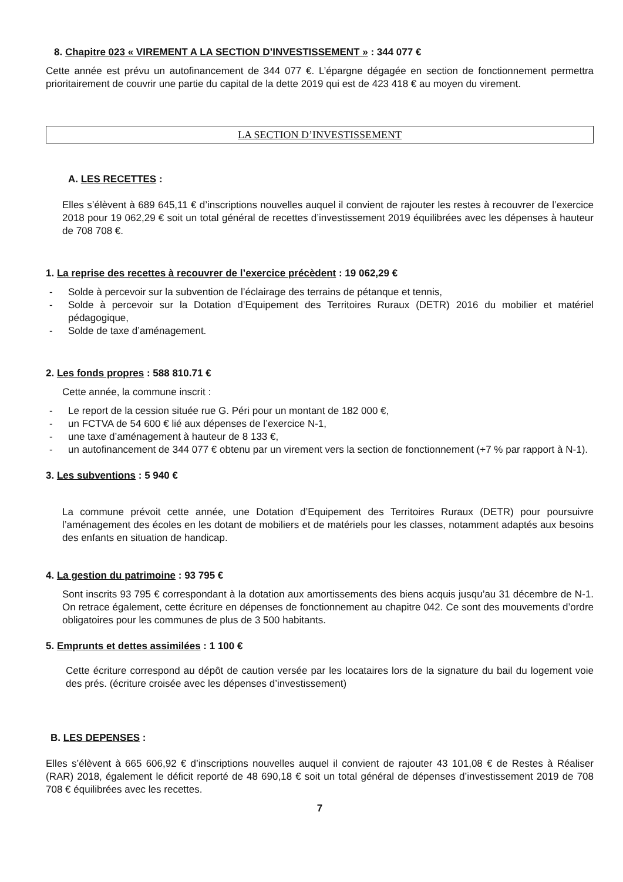8. Chapitre 023 « VIREMENT A LA SECTION D’INVESTISSEMENT » : 344 077 €
Cette année est prévu un autofinancement de 344 077 €. L’épargne dégagée en section de fonctionnement permettra prioritairement de couvrir une partie du capital de la dette 2019 qui est de 423 418 € au moyen du virement.
LA SECTION D’INVESTISSEMENT
A. LES RECETTES :
Elles s’élèvent à 689 645,11 € d’inscriptions nouvelles auquel il convient de rajouter les restes à recouvrer de l’exercice 2018 pour 19 062,29 € soit un total général de recettes d’investissement 2019 équilibrées avec les dépenses à hauteur de 708 708 €.
1. La reprise des recettes à recouvrer de l’exercice précèdent : 19 062,29 €
- Solde à percevoir sur la subvention de l’éclairage des terrains de pétanque et tennis,
- Solde à percevoir sur la Dotation d’Equipement des Territoires Ruraux (DETR) 2016 du mobilier et matériel pédagogique,
- Solde de taxe d’aménagement.
2. Les fonds propres : 588 810.71 €
Cette année, la commune inscrit :
- Le report de la cession située rue G. Péri pour un montant de 182 000 €,
- un FCTVA de 54 600 € lié aux dépenses de l’exercice N-1,
- une taxe d’aménagement à hauteur de 8 133 €,
- un autofinancement de 344 077 € obtenu par un virement vers la section de fonctionnement (+7 % par rapport à N-1).
3. Les subventions : 5 940 €
La commune prévoit cette année, une Dotation d’Equipement des Territoires Ruraux (DETR) pour poursuivre l’aménagement des écoles en les dotant de mobiliers et de matériels pour les classes, notamment adaptés aux besoins des enfants en situation de handicap.
4. La gestion du patrimoine : 93 795 €
Sont inscrits 93 795 € correspondant à la dotation aux amortissements des biens acquis jusqu’au 31 décembre de N-1. On retrace également, cette écriture en dépenses de fonctionnement au chapitre 042. Ce sont des mouvements d’ordre obligatoires pour les communes de plus de 3 500 habitants.
5. Emprunts et dettes assimilées : 1 100 €
Cette écriture correspond au dépôt de caution versée par les locataires lors de la signature du bail du logement voie des prés. (écriture croisée avec les dépenses d’investissement)
B. LES DEPENSES :
Elles s’élèvent à 665 606,92 € d’inscriptions nouvelles auquel il convient de rajouter 43 101,08 € de Restes à Réaliser (RAR) 2018, également le déficit reporté de 48 690,18 € soit un total général de dépenses d’investissement 2019 de 708 708 € équilibrées avec les recettes.
7